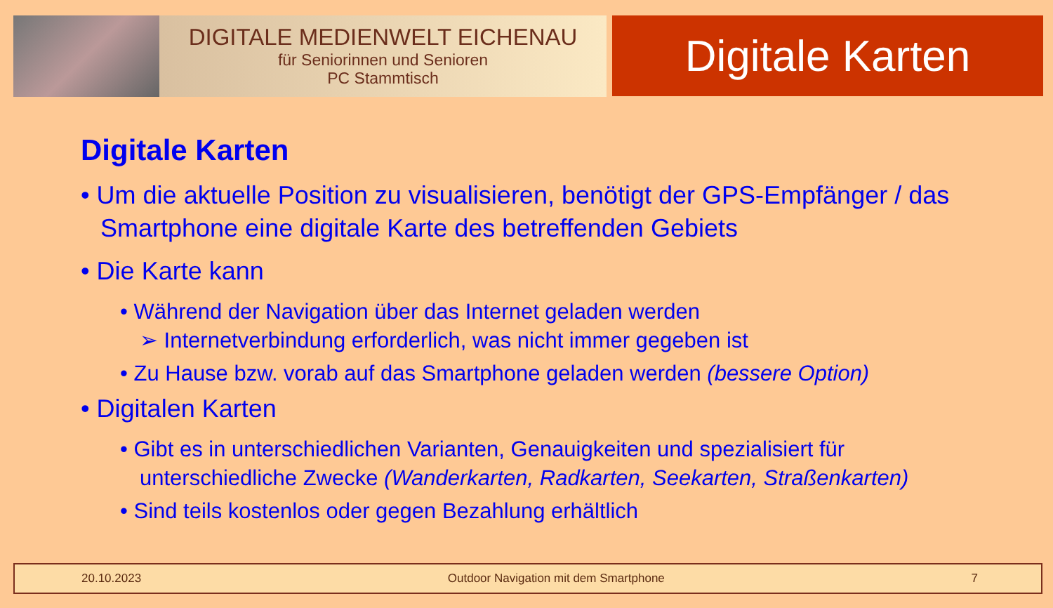DIGITALE MEDIENWELT EICHENAU
für Seniorinnen und Senioren
PC Stammtisch
Digitale Karten
Digitale Karten
• Um die aktuelle Position zu visualisieren, benötigt der GPS-Empfänger / das Smartphone eine digitale Karte des betreffenden Gebiets
• Die Karte kann
• Während der Navigation über das Internet geladen werden
➢ Internetverbindung erforderlich, was nicht immer gegeben ist
• Zu Hause bzw. vorab auf das Smartphone geladen werden (bessere Option)
• Digitalen Karten
• Gibt es in unterschiedlichen Varianten, Genauigkeiten und spezialisiert für unterschiedliche Zwecke (Wanderkarten, Radkarten, Seekarten, Straßenkarten)
• Sind teils kostenlos oder gegen Bezahlung erhältlich
20.10.2023 Outdoor Navigation mit dem Smartphone 7